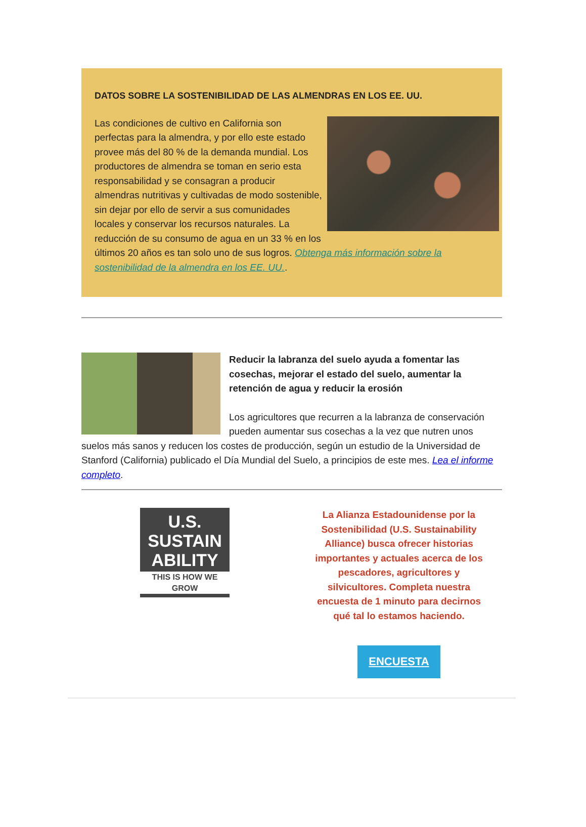DATOS SOBRE LA SOSTENIBILIDAD DE LAS ALMENDRAS EN LOS EE. UU.
Las condiciones de cultivo en California son perfectas para la almendra, y por ello este estado provee más del 80 % de la demanda mundial. Los productores de almendra se toman en serio esta responsabilidad y se consagran a producir almendras nutritivas y cultivadas de modo sostenible, sin dejar por ello de servir a sus comunidades locales y conservar los recursos naturales. La reducción de su consumo de agua en un 33 % en los últimos 20 años es tan solo uno de sus logros. Obtenga más información sobre la sostenibilidad de la almendra en los EE. UU..
Reducir la labranza del suelo ayuda a fomentar las cosechas, mejorar el estado del suelo, aumentar la retención de agua y reducir la erosión
Los agricultores que recurren a la labranza de conservación pueden aumentar sus cosechas a la vez que nutren unos suelos más sanos y reducen los costes de producción, según un estudio de la Universidad de Stanford (California) publicado el Día Mundial del Suelo, a principios de este mes. Lea el informe completo.
U.S.
SUSTAIN
ABILITY
THIS IS HOW WE GROW
La Alianza Estadounidense por la Sostenibilidad (U.S. Sustainability Alliance) busca ofrecer historias importantes y actuales acerca de los pescadores, agricultores y silvicultores. Completa nuestra encuesta de 1 minuto para decirnos qué tal lo estamos haciendo.
ENCUESTA